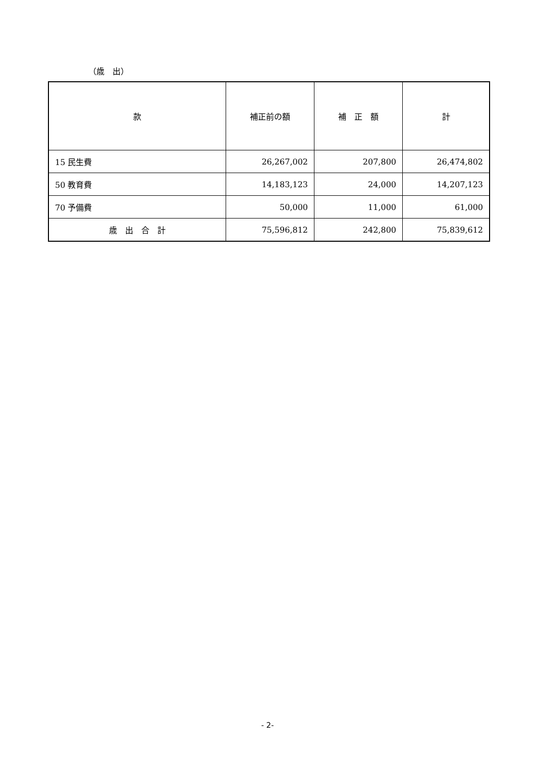（歳　出）
| 款 | 補正前の額 | 補 正 額 | 計 |
| --- | --- | --- | --- |
| 15 民生費 | 26,267,002 | 207,800 | 26,474,802 |
| 50 教育費 | 14,183,123 | 24,000 | 14,207,123 |
| 70 予備費 | 50,000 | 11,000 | 61,000 |
| 歳 出 合 計 | 75,596,812 | 242,800 | 75,839,612 |
- 2-